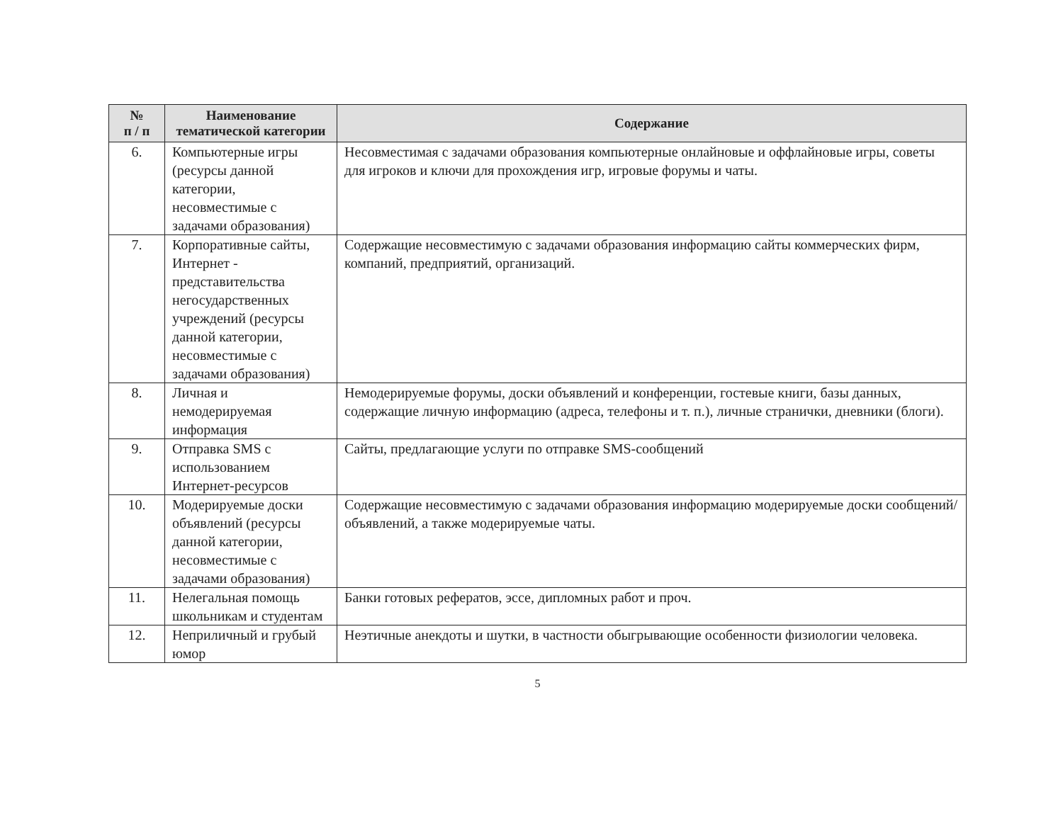| № п / п | Наименование тематической категории | Содержание |
| --- | --- | --- |
| 6. | Компьютерные игры (ресурсы данной категории, несовместимые с задачами образования) | Несовместимая с задачами образования компьютерные онлайновые и оффлайновые игры, советы для игроков и ключи для прохождения игр, игровые форумы и чаты. |
| 7. | Корпоративные сайты, Интернет - представительства негосударственных учреждений (ресурсы данной категории, несовместимые с задачами образования) | Содержащие несовместимую с задачами образования информацию сайты коммерческих фирм, компаний, предприятий, организаций. |
| 8. | Личная и немодерируемая информация | Немодерируемые форумы, доски объявлений и конференции, гостевые книги, базы данных, содержащие личную информацию (адреса, телефоны и т. п.), личные странички, дневники (блоги). |
| 9. | Отправка SMS с использованием Интернет-ресурсов | Сайты, предлагающие услуги по отправке SMS-сообщений |
| 10. | Модерируемые доски объявлений (ресурсы данной категории, несовместимые с задачами образования) | Содержащие несовместимую с задачами образования информацию модерируемые доски сообщений/объявлений, а также модерируемые чаты. |
| 11. | Нелегальная помощь школьникам и студентам | Банки готовых рефератов, эссе, дипломных работ и проч. |
| 12. | Неприличный и грубый юмор | Неэтичные анекдоты и шутки, в частности обыгрывающие особенности физиологии человека. |
5